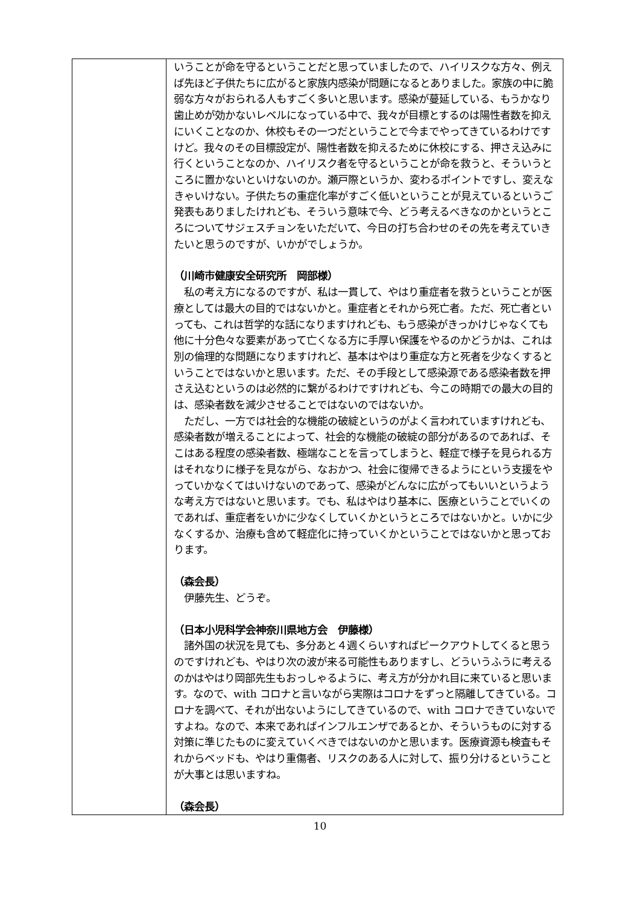| | いうことが命を守るということだと思っていましたので、ハイリスクな方々、例えば先ほど子供たちに広がると家族内感染が問題になるとありました。家族の中に脆弱な方々がおられる人もすごく多いと思います。感染が蔓延している、もうかなり歯止めが効かないレベルになっている中で、我々が目標とするのは陽性者数を抑えにいくことなのか、休校もその一つだということで今までやってきているわけですけど。我々のその目標設定が、陽性者数を抑えるために休校にする、押さえ込みに行くということなのか、ハイリスク者を守るということが命を救うと、そういうところに置かないといけないのか。瀬戸際というか、変わるポイントですし、変えなきゃいけない。子供たちの重症化率がすごく低いということが見えているというご発表もありましたけれども、そういう意味で今、どう考えるべきなのかというところについてサジェスチョンをいただいて、今日の打ち合わせのその先を考えていきたいと思うのですが、いかがでしょうか。 （川崎市健康安全研究所 岡部様） 私の考え方になるのですが、私は一貫して、やはり重症者を救うということが医療としては最大の目的ではないかと。重症者とそれから死亡者。ただ、死亡者といっても、これは哲学的な話になりますけれども、もう感染がきっかけじゃなくても他に十分色々な要素があって亡くなる方に手厚い保護をやるのかどうかは、これは別の倫理的な問題になりますけれど、基本はやはり重症な方と死者を少なくするということではないかと思います。ただ、その手段として感染源である感染者数を押さえ込むというのは必然的に繋がるわけですけれども、今この時期での最大の目的は、感染者数を減少させることではないのではないか。 ただし、一方では社会的な機能の破綻というのがよく言われていますけれども、感染者数が増えることによって、社会的な機能の破綻の部分があるのであれば、そこはある程度の感染者数、極端なことを言ってしまうと、軽症で様子を見られる方はそれなりに様子を見ながら、なおかつ、社会に復帰できるようにという支援をやっていかなくてはいけないのであって、感染がどんなに広がってもいいというような考え方ではないと思います。でも、私はやはり基本に、医療ということでいくのであれば、重症者をいかに少なくしていくかというところではないかと。いかに少なくするか、治療も含めて軽症化に持っていくかということではないかと思っております。 （森会長） 伊藤先生、どうぞ。 （日本小児科学会神奈川県地方会 伊藤様） 諸外国の状況を見ても、多分あと４週くらいすればピークアウトしてくると思うのですけれども、やはり次の波が来る可能性もありますし、どういうふうに考えるのかはやはり岡部先生もおっしゃるように、考え方が分かれ目に来ていると思います。なので、with コロナと言いながら実際はコロナをずっと隔離してきている。コロナを調べて、それが出ないようにしてきているので、with コロナできていないですよね。なので、本来であればインフルエンザであるとか、そういうものに対する対策に準じたものに変えていくべきではないのかと思います。医療資源も検査もそれからベッドも、やはり重傷者、リスクのある人に対して、振り分けるということが大事とは思いますね。 （森会長） |
10